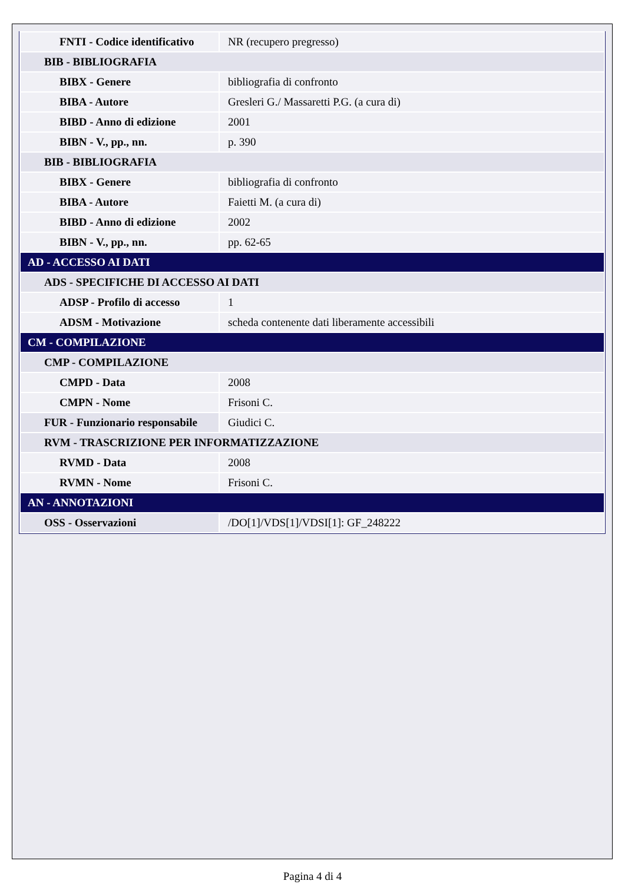| FNTI - Codice identificativo | NR (recupero pregresso) |
| BIB - BIBLIOGRAFIA | |
| BIBX - Genere | bibliografia di confronto |
| BIBA - Autore | Gresleri G./ Massaretti P.G. (a cura di) |
| BIBD - Anno di edizione | 2001 |
| BIBN - V., pp., nn. | p. 390 |
| BIB - BIBLIOGRAFIA | |
| BIBX - Genere | bibliografia di confronto |
| BIBA - Autore | Faietti M. (a cura di) |
| BIBD - Anno di edizione | 2002 |
| BIBN - V., pp., nn. | pp. 62-65 |
| AD - ACCESSO AI DATI | |
| ADS - SPECIFICHE DI ACCESSO AI DATI | |
| ADSP - Profilo di accesso | 1 |
| ADSM - Motivazione | scheda contenente dati liberamente accessibili |
| CM - COMPILAZIONE | |
| CMP - COMPILAZIONE | |
| CMPD - Data | 2008 |
| CMPN - Nome | Frisoni C. |
| FUR - Funzionario responsabile | Giudici C. |
| RVM - TRASCRIZIONE PER INFORMATIZZAZIONE | |
| RVMD - Data | 2008 |
| RVMN - Nome | Frisoni C. |
| AN - ANNOTAZIONI | |
| OSS - Osservazioni | /DO[1]/VDS[1]/VDSI[1]: GF_248222 |
Pagina 4 di 4